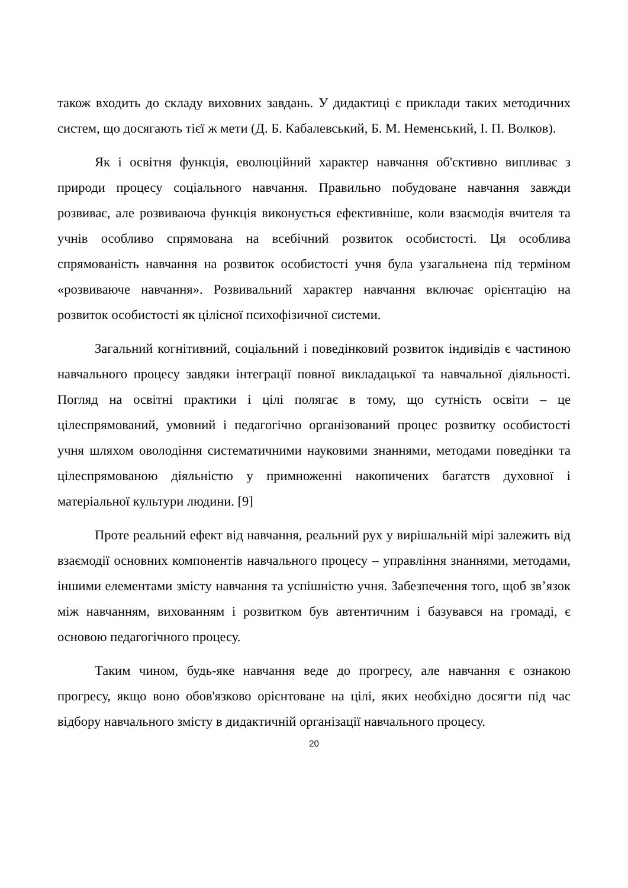також входить до складу виховних завдань. У дидактиці є приклади таких методичних систем, що досягають тієї ж мети (Д. Б. Кабалевський, Б. М. Неменський, І. П. Волков).
Як і освітня функція, еволюційний характер навчання об'єктивно випливає з природи процесу соціального навчання. Правильно побудоване навчання завжди розвиває, але розвиваюча функція виконується ефективніше, коли взаємодія вчителя та учнів особливо спрямована на всебічний розвиток особистості. Ця особлива спрямованість навчання на розвиток особистості учня була узагальнена під терміном «розвиваюче навчання». Розвивальний характер навчання включає орієнтацію на розвиток особистості як цілісної психофізичної системи.
Загальний когнітивний, соціальний і поведінковий розвиток індивідів є частиною навчального процесу завдяки інтеграції повної викладацької та навчальної діяльності. Погляд на освітні практики і цілі полягає в тому, що сутність освіти – це цілеспрямований, умовний і педагогічно організований процес розвитку особистості учня шляхом оволодіння систематичними науковими знаннями, методами поведінки та цілеспрямованою діяльністю у примноженні накопичених багатств духовної і матеріальної культури людини. [9]
Проте реальний ефект від навчання, реальний рух у вирішальній мірі залежить від взаємодії основних компонентів навчального процесу – управління знаннями, методами, іншими елементами змісту навчання та успішністю учня. Забезпечення того, щоб зв’язок між навчанням, вихованням і розвитком був автентичним і базувався на громаді, є основою педагогічного процесу.
Таким чином, будь-яке навчання веде до прогресу, але навчання є ознакою прогресу, якщо воно обов'язково орієнтоване на цілі, яких необхідно досягти під час відбору навчального змісту в дидактичній організації навчального процесу.
20